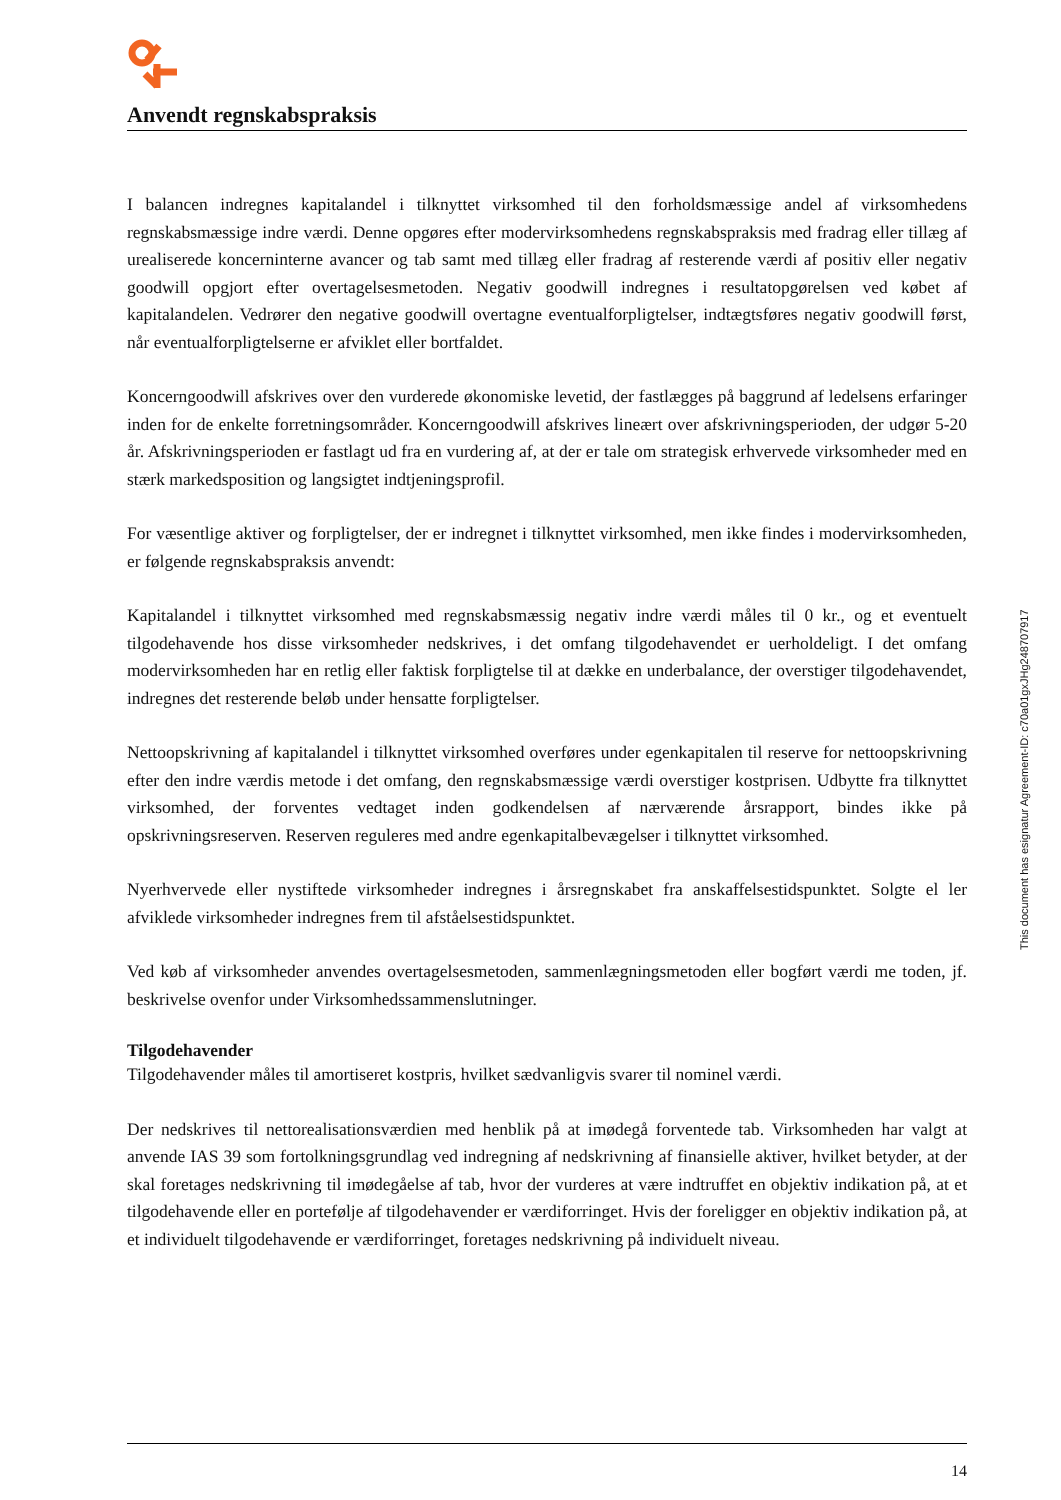Anvendt regnskabspraksis
I balancen indregnes kapitalandel i tilknyttet virksomhed til den forholdsmæssige andel af virksomhedens regnskabsmæssige indre værdi. Denne opgøres efter modervirksomhedens regnskabspraksis med fradrag eller tillæg af urealiserede koncerninterne avancer og tab samt med tillæg eller fradrag af resterende værdi af positiv eller negativ goodwill opgjort efter overtagelsesmetoden. Negativ goodwill indregnes i resultatopgørelsen ved købet af kapitalandelen. Vedrører den negative goodwill overtagne eventualforpligtelser, indtægtsføres negativ goodwill først, når eventualforpligtelserne er afviklet eller bortfaldet.
Koncerngoodwill afskrives over den vurderede økonomiske levetid, der fastlægges på baggrund af ledelsens erfaringer inden for de enkelte forretningsområder. Koncerngoodwill afskrives lineært over afskrivningsperioden, der udgør 5-20 år. Afskrivningsperioden er fastlagt ud fra en vurdering af, at der er tale om strategisk erhvervede virksomheder med en stærk markedsposition og langsigtet indtjeningsprofil.
For væsentlige aktiver og forpligtelser, der er indregnet i tilknyttet virksomhed, men ikke findes i modervirksomheden, er følgende regnskabspraksis anvendt:
Kapitalandel i tilknyttet virksomhed med regnskabsmæssig negativ indre værdi måles til 0 kr., og et eventuelt tilgodehavende hos disse virksomheder nedskrives, i det omfang tilgodehavendet er uerholdeligt. I det omfang modervirksomheden har en retlig eller faktisk forpligtelse til at dække en underbalance, der overstiger tilgodehavendet, indregnes det resterende beløb under hensatte forpligtelser.
Nettoopskrivning af kapitalandel i tilknyttet virksomhed overføres under egenkapitalen til reserve for nettoopskrivning efter den indre værdis metode i det omfang, den regnskabsmæssige værdi overstiger kostprisen. Udbytte fra tilknyttet virksomhed, der forventes vedtaget inden godkendelsen af nærværende årsrapport, bindes ikke på opskrivningsreserven. Reserven reguleres med andre egenkapitalbevægelser i tilknyttet virksomhed.
Nyerhvervede eller nystiftede virksomheder indregnes i årsregnskabet fra anskaffelsestidspunktet. Solgte el ler afviklede virksomheder indregnes frem til afståelsestidspunktet.
Ved køb af virksomheder anvendes overtagelsesmetoden, sammenlægningsmetoden eller bogført værdi me toden, jf. beskrivelse ovenfor under Virksomhedssammenslutninger.
Tilgodehavender
Tilgodehavender måles til amortiseret kostpris, hvilket sædvanligvis svarer til nominel værdi.
Der nedskrives til nettorealisationsværdien med henblik på at imødegå forventede tab. Virksomheden har valgt at anvende IAS 39 som fortolkningsgrundlag ved indregning af nedskrivning af finansielle aktiver, hvilket betyder, at der skal foretages nedskrivning til imødegåelse af tab, hvor der vurderes at være indtruffet en objektiv indikation på, at et tilgodehavende eller en portefølje af tilgodehavender er værdiforringet. Hvis der foreligger en objektiv indikation på, at et individuelt tilgodehavende er værdiforringet, foretages nedskrivning på individuelt niveau.
14
This document has esignatur Agreement-ID: c70a01gxJHg248707917